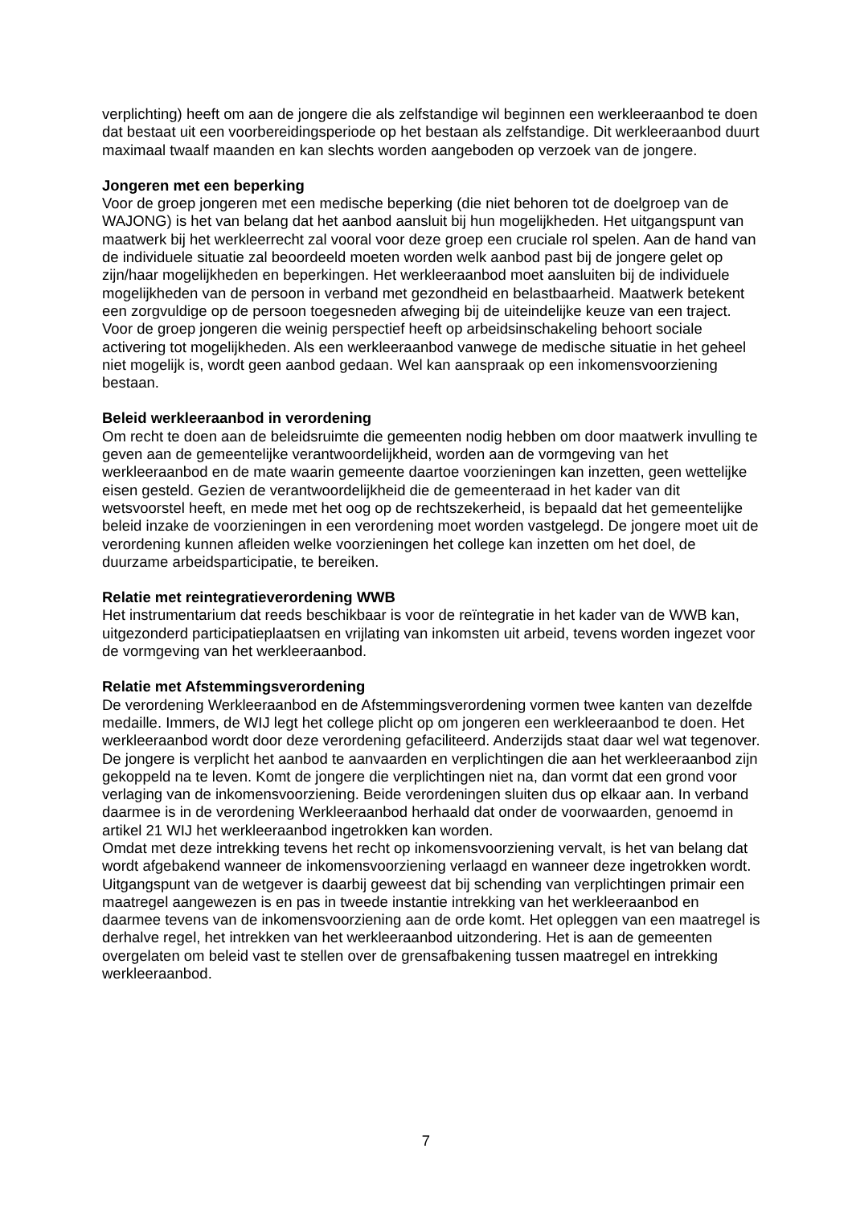verplichting) heeft om aan de jongere die als zelfstandige wil beginnen een werkleeraanbod te doen dat bestaat uit een voorbereidingsperiode op het bestaan als zelfstandige. Dit werkleeraanbod duurt maximaal twaalf maanden en kan slechts worden aangeboden op verzoek van de jongere.
Jongeren met een beperking
Voor de groep jongeren met een medische beperking (die niet behoren tot de doelgroep van de WAJONG) is het van belang dat het aanbod aansluit bij hun mogelijkheden. Het uitgangspunt van maatwerk bij het werkleerrecht zal vooral voor deze groep een cruciale rol spelen. Aan de hand van de individuele situatie zal beoordeeld moeten worden welk aanbod past bij de jongere gelet op zijn/haar mogelijkheden en beperkingen. Het werkleeraanbod moet aansluiten bij de individuele mogelijkheden van de persoon in verband met gezondheid en belastbaarheid. Maatwerk betekent een zorgvuldige op de persoon toegesneden afweging bij de uiteindelijke keuze van een traject. Voor de groep jongeren die weinig perspectief heeft op arbeidsinschakeling behoort sociale activering tot mogelijkheden. Als een werkleeraanbod vanwege de medische situatie in het geheel niet mogelijk is, wordt geen aanbod gedaan. Wel kan aanspraak op een inkomensvoorziening bestaan.
Beleid werkleeraanbod in verordening
Om recht te doen aan de beleidsruimte die gemeenten nodig hebben om door maatwerk invulling te geven aan de gemeentelijke verantwoordelijkheid, worden aan de vormgeving van het werkleeraanbod en de mate waarin gemeente daartoe voorzieningen kan inzetten, geen wettelijke eisen gesteld. Gezien de verantwoordelijkheid die de gemeenteraad in het kader van dit wetsvoorstel heeft, en mede met het oog op de rechtszekerheid, is bepaald dat het gemeentelijke beleid inzake de voorzieningen in een verordening moet worden vastgelegd. De jongere moet uit de verordening kunnen afleiden welke voorzieningen het college kan inzetten om het doel, de duurzame arbeidsparticipatie, te bereiken.
Relatie met reintegratieverordening WWB
Het instrumentarium dat reeds beschikbaar is voor de reïntegratie in het kader van de WWB kan, uitgezonderd participatieplaatsen en vrijlating van inkomsten uit arbeid, tevens worden ingezet voor de vormgeving van het werkleeraanbod.
Relatie met Afstemmingsverordening
De verordening Werkleeraanbod en de Afstemmingsverordening vormen twee kanten van dezelfde medaille. Immers, de WIJ legt het college plicht op om jongeren een werkleeraanbod te doen. Het werkleeraanbod wordt door deze verordening gefaciliteerd. Anderzijds staat daar wel wat tegenover. De jongere is verplicht het aanbod te aanvaarden en verplichtingen die aan het werkleeraanbod zijn gekoppeld na te leven. Komt de jongere die verplichtingen niet na, dan vormt dat een grond voor verlaging van de inkomensvoorziening. Beide verordeningen sluiten dus op elkaar aan. In verband daarmee is in de verordening Werkleeraanbod herhaald dat onder de voorwaarden, genoemd in artikel 21 WIJ het werkleeraanbod ingetrokken kan worden.
Omdat met deze intrekking tevens het recht op inkomensvoorziening vervalt, is het van belang dat wordt afgebakend wanneer de inkomensvoorziening verlaagd en wanneer deze ingetrokken wordt. Uitgangspunt van de wetgever is daarbij geweest dat bij schending van verplichtingen primair een maatregel aangewezen is en pas in tweede instantie intrekking van het werkleeraanbod en daarmee tevens van de inkomensvoorziening aan de orde komt. Het opleggen van een maatregel is derhalve regel, het intrekken van het werkleeraanbod uitzondering. Het is aan de gemeenten overgelaten om beleid vast te stellen over de grensafbakening tussen maatregel en intrekking werkleeraanbod.
7